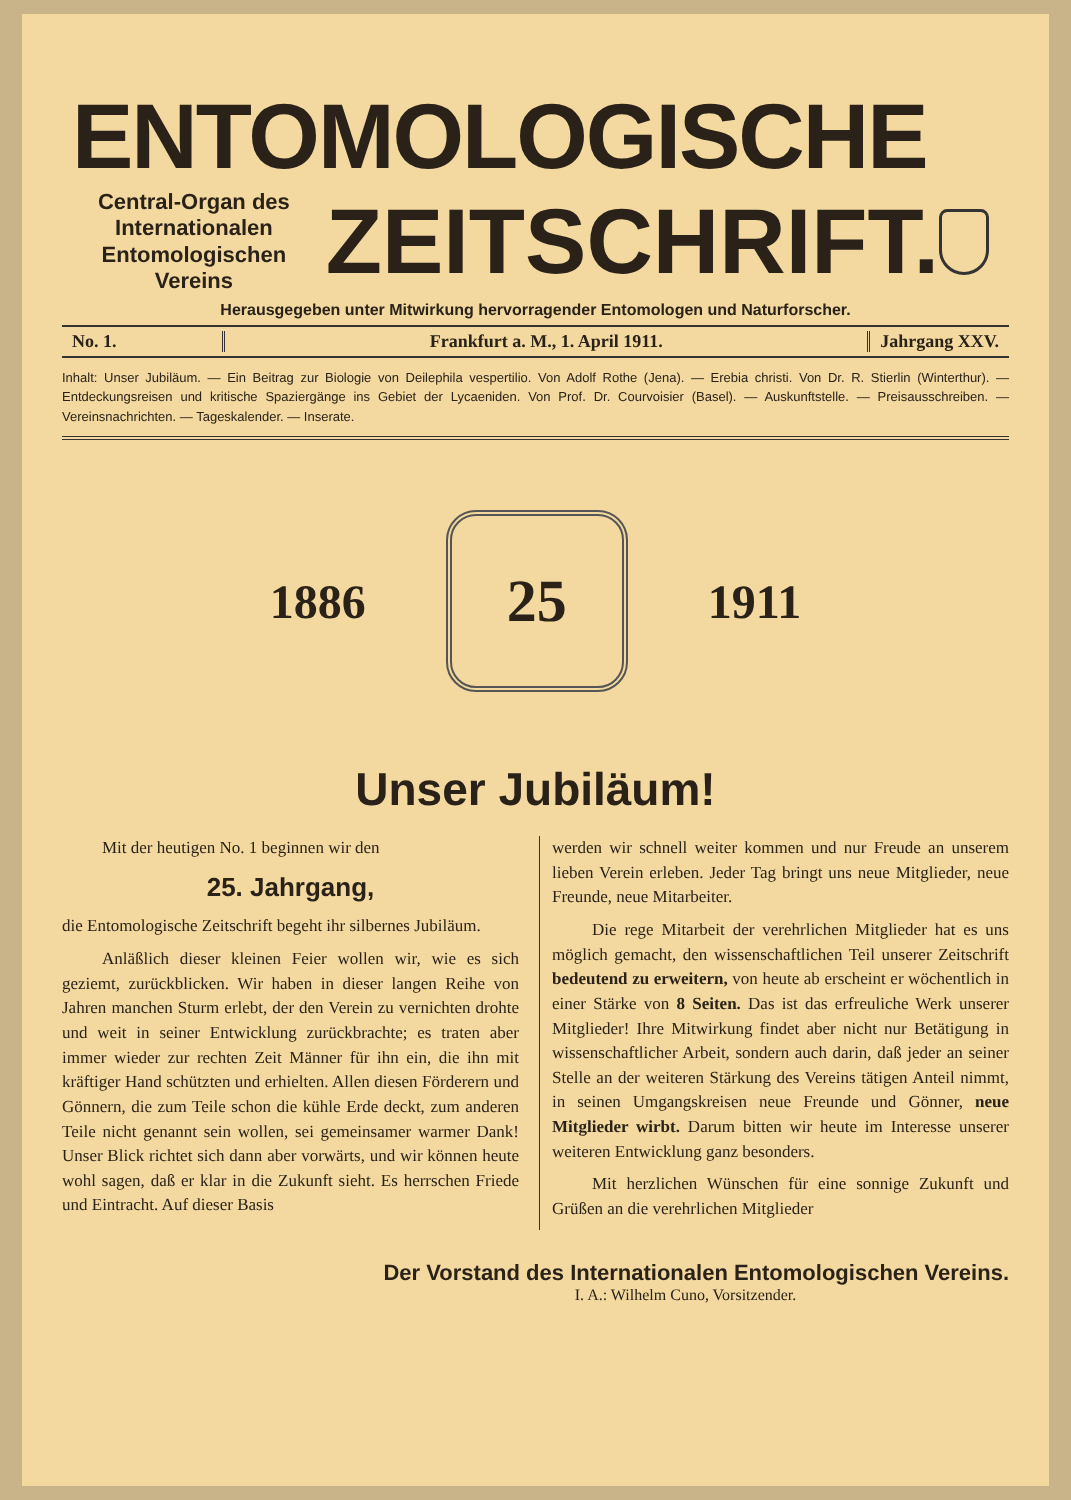ENTOMOLOGISCHE
Central-Organ des Internationalen Entomologischen Vereins
ZEITSCHRIFT.
Herausgegeben unter Mitwirkung hervorragender Entomologen und Naturforscher.
No. 1. Frankfurt a. M., 1. April 1911.
Jahrgang XXV.
Inhalt: Unser Jubiläum. — Ein Beitrag zur Biologie von Deilephila vespertilio. Von Adolf Rothe (Jena). — Erebia christi. Von Dr. R. Stierlin (Winterthur). — Entdeckungsreisen und kritische Spaziergänge ins Gebiet der Lycaeniden. Von Prof. Dr. Courvoisier (Basel). — Auskunftstelle. — Preisausschreiben. — Vereinsnachrichten. — Tageskalender. — Inserate.
1886
25
1911
Unser Jubiläum!
Mit der heutigen No. 1 beginnen wir den
25. Jahrgang,
die Entomologische Zeitschrift begeht ihr silbernes Jubiläum.
Anläßlich dieser kleinen Feier wollen wir, wie es sich geziemt, zurückblicken. Wir haben in dieser langen Reihe von Jahren manchen Sturm erlebt, der den Verein zu vernichten drohte und weit in seiner Entwicklung zurückbrachte; es traten aber immer wieder zur rechten Zeit Männer für ihn ein, die ihn mit kräftiger Hand schützten und erhielten. Allen diesen Förderern und Gönnern, die zum Teile schon die kühle Erde deckt, zum anderen Teile nicht genannt sein wollen, sei gemeinsamer warmer Dank! Unser Blick richtet sich dann aber vorwärts, und wir können heute wohl sagen, daß er klar in die Zukunft sieht. Es herrschen Friede und Eintracht. Auf dieser Basis
werden wir schnell weiter kommen und nur Freude an unserem lieben Verein erleben. Jeder Tag bringt uns neue Mitglieder, neue Freunde, neue Mitarbeiter.
Die rege Mitarbeit der verehrlichen Mitglieder hat es uns möglich gemacht, den wissenschaftlichen Teil unserer Zeitschrift bedeutend zu erweitern, von heute ab erscheint er wöchentlich in einer Stärke von 8 Seiten. Das ist das erfreuliche Werk unserer Mitglieder! Ihre Mitwirkung findet aber nicht nur Betätigung in wissenschaftlicher Arbeit, sondern auch darin, daß jeder an seiner Stelle an der weiteren Stärkung des Vereins tätigen Anteil nimmt, in seinen Umgangskreisen neue Freunde und Gönner, neue Mitglieder wirbt. Darum bitten wir heute im Interesse unserer weiteren Entwicklung ganz besonders.
Mit herzlichen Wünschen für eine sonnige Zukunft und Grüßen an die verehrlichen Mitglieder
Der Vorstand des Internationalen Entomologischen Vereins.
I. A.: Wilhelm Cuno, Vorsitzender.